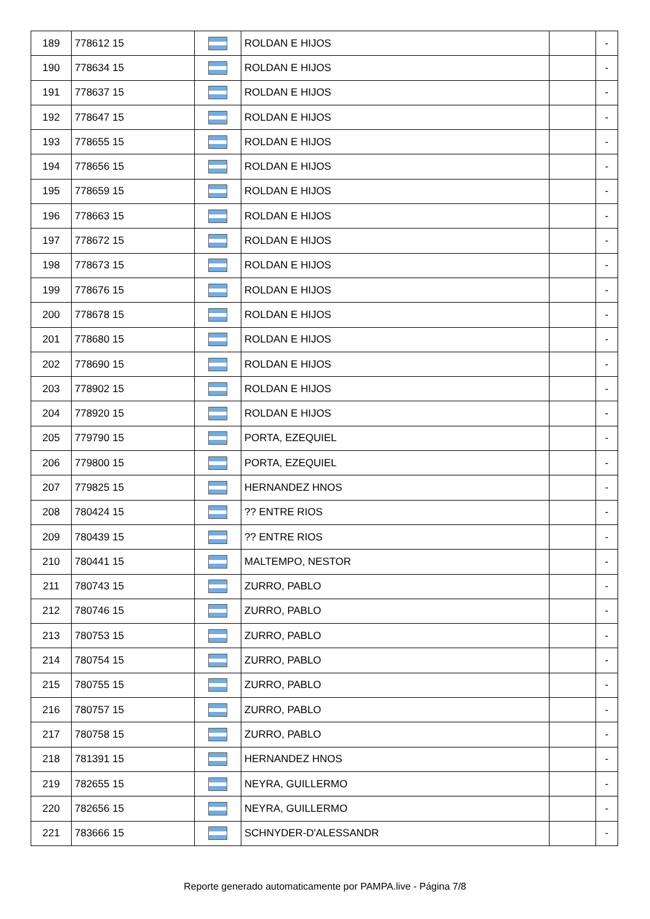| 189 | 778612 15 | | ROLDAN E HIJOS | | - |
| 190 | 778634 15 | | ROLDAN E HIJOS | | - |
| 191 | 778637 15 | | ROLDAN E HIJOS | | - |
| 192 | 778647 15 | | ROLDAN E HIJOS | | - |
| 193 | 778655 15 | | ROLDAN E HIJOS | | - |
| 194 | 778656 15 | | ROLDAN E HIJOS | | - |
| 195 | 778659 15 | | ROLDAN E HIJOS | | - |
| 196 | 778663 15 | | ROLDAN E HIJOS | | - |
| 197 | 778672 15 | | ROLDAN E HIJOS | | - |
| 198 | 778673 15 | | ROLDAN E HIJOS | | - |
| 199 | 778676 15 | | ROLDAN E HIJOS | | - |
| 200 | 778678 15 | | ROLDAN E HIJOS | | - |
| 201 | 778680 15 | | ROLDAN E HIJOS | | - |
| 202 | 778690 15 | | ROLDAN E HIJOS | | - |
| 203 | 778902 15 | | ROLDAN E HIJOS | | - |
| 204 | 778920 15 | | ROLDAN E HIJOS | | - |
| 205 | 779790 15 | | PORTA, EZEQUIEL | | - |
| 206 | 779800 15 | | PORTA, EZEQUIEL | | - |
| 207 | 779825 15 | | HERNANDEZ HNOS | | - |
| 208 | 780424 15 | | ?? ENTRE RIOS | | - |
| 209 | 780439 15 | | ?? ENTRE RIOS | | - |
| 210 | 780441 15 | | MALTEMPO, NESTOR | | - |
| 211 | 780743 15 | | ZURRO, PABLO | | - |
| 212 | 780746 15 | | ZURRO, PABLO | | - |
| 213 | 780753 15 | | ZURRO, PABLO | | - |
| 214 | 780754 15 | | ZURRO, PABLO | | - |
| 215 | 780755 15 | | ZURRO, PABLO | | - |
| 216 | 780757 15 | | ZURRO, PABLO | | - |
| 217 | 780758 15 | | ZURRO, PABLO | | - |
| 218 | 781391 15 | | HERNANDEZ HNOS | | - |
| 219 | 782655 15 | | NEYRA, GUILLERMO | | - |
| 220 | 782656 15 | | NEYRA, GUILLERMO | | - |
| 221 | 783666 15 | | SCHNYDER-D'ALESSANDR | | - |
Reporte generado automaticamente por PAMPA.live - Página 7/8